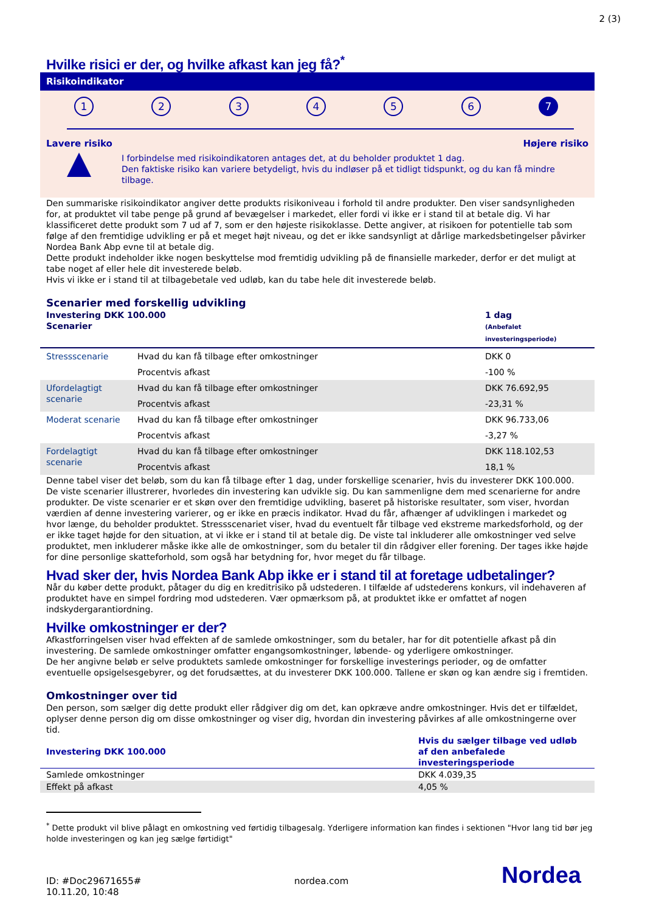2 (3)
Hvilke risici er der, og hvilke afkast kan jeg få?<sup>*</sup>
Risikoindikator
1 2 3 4 5 6 7
Lavere risiko Højere risiko
I forbindelse med risikoindikatoren antages det, at du beholder produktet 1 dag.
Den faktiske risiko kan variere betydeligt, hvis du indløser på et tidligt tidspunkt, og du kan få mindre tilbage.
Den summariske risikoindikator angiver dette produkts risikoniveau i forhold til andre produkter. Den viser sandsynligheden for, at produktet vil tabe penge på grund af bevægelser i markedet, eller fordi vi ikke er i stand til at betale dig. Vi har klassificeret dette produkt som 7 ud af 7, som er den højeste risikoklasse. Dette angiver, at risikoen for potentielle tab som følge af den fremtidige udvikling er på et meget højt niveau, og det er ikke sandsynligt at dårlige markedsbetingelser påvirker Nordea Bank Abp evne til at betale dig.
Dette produkt indeholder ikke nogen beskyttelse mod fremtidig udvikling på de finansielle markeder, derfor er det muligt at tabe noget af eller hele dit investerede beløb.
Hvis vi ikke er i stand til at tilbagebetale ved udløb, kan du tabe hele dit investerede beløb.
Scenarier med forskellig udvikling
| Investering DKK 100.000 Scenarier | | 1 dag (Anbefalet investeringsperiode) |
| --- | --- | --- |
| Stressscenarie | Hvad du kan få tilbage efter omkostninger | DKK 0 |
| | Procentvis afkast | -100 % |
| Ufordelagtigt scenarie | Hvad du kan få tilbage efter omkostninger | DKK 76.692,95 |
| | Procentvis afkast | -23,31 % |
| Moderat scenarie | Hvad du kan få tilbage efter omkostninger | DKK 96.733,06 |
| | Procentvis afkast | -3,27 % |
| Fordelagtigt scenarie | Hvad du kan få tilbage efter omkostninger | DKK 118.102,53 |
| | Procentvis afkast | 18,1 % |
Denne tabel viser det beløb, som du kan få tilbage efter 1 dag, under forskellige scenarier, hvis du investerer DKK 100.000. De viste scenarier illustrerer, hvorledes din investering kan udvikle sig. Du kan sammenligne dem med scenarierne for andre produkter. De viste scenarier er et skøn over den fremtidige udvikling, baseret på historiske resultater, som viser, hvordan værdien af denne investering varierer, og er ikke en præcis indikator. Hvad du får, afhænger af udviklingen i markedet og hvor længe, du beholder produktet. Stressscenariet viser, hvad du eventuelt får tilbage ved ekstreme markedsforhold, og der er ikke taget højde for den situation, at vi ikke er i stand til at betale dig. De viste tal inkluderer alle omkostninger ved selve produktet, men inkluderer måske ikke alle de omkostninger, som du betaler til din rådgiver eller forening. Der tages ikke højde for dine personlige skatteforhold, som også har betydning for, hvor meget du får tilbage.
Hvad sker der, hvis Nordea Bank Abp ikke er i stand til at foretage udbetalinger?
Når du køber dette produkt, påtager du dig en kreditrisiko på udstederen. I tilfælde af udstederens konkurs, vil indehaveren af produktet have en simpel fordring mod udstederen. Vær opmærksom på, at produktet ikke er omfattet af nogen indskydergarantiordning.
Hvilke omkostninger er der?
Afkastforringelsen viser hvad effekten af de samlede omkostninger, som du betaler, har for dit potentielle afkast på din investering. De samlede omkostninger omfatter engangsomkostninger, løbende- og yderligere omkostninger.
De her angivne beløb er selve produktets samlede omkostninger for forskellige investerings perioder, og de omfatter eventuelle opsigelsesgebyrer, og det forudsættes, at du investerer DKK 100.000. Tallene er skøn og kan ændre sig i fremtiden.
Omkostninger over tid
Den person, som sælger dig dette produkt eller rådgiver dig om det, kan opkræve andre omkostninger. Hvis det er tilfældet, oplyser denne person dig om disse omkostninger og viser dig, hvordan din investering påvirkes af alle omkostningerne over tid.
| Investering DKK 100.000 | Hvis du sælger tilbage ved udløb af den anbefalede investeringsperiode |
| --- | --- |
| Samlede omkostninger | DKK 4.039,35 |
| Effekt på afkast | 4,05 % |
<sup>*</sup> Dette produkt vil blive pålagt en omkostning ved førtidig tilbagesalg. Yderligere information kan findes i sektionen "Hvor lang tid bør jeg holde investeringen og kan jeg sælge førtidigt"
ID: #Doc29671655#
10.11.20, 10:48
nordea.com
Nordea